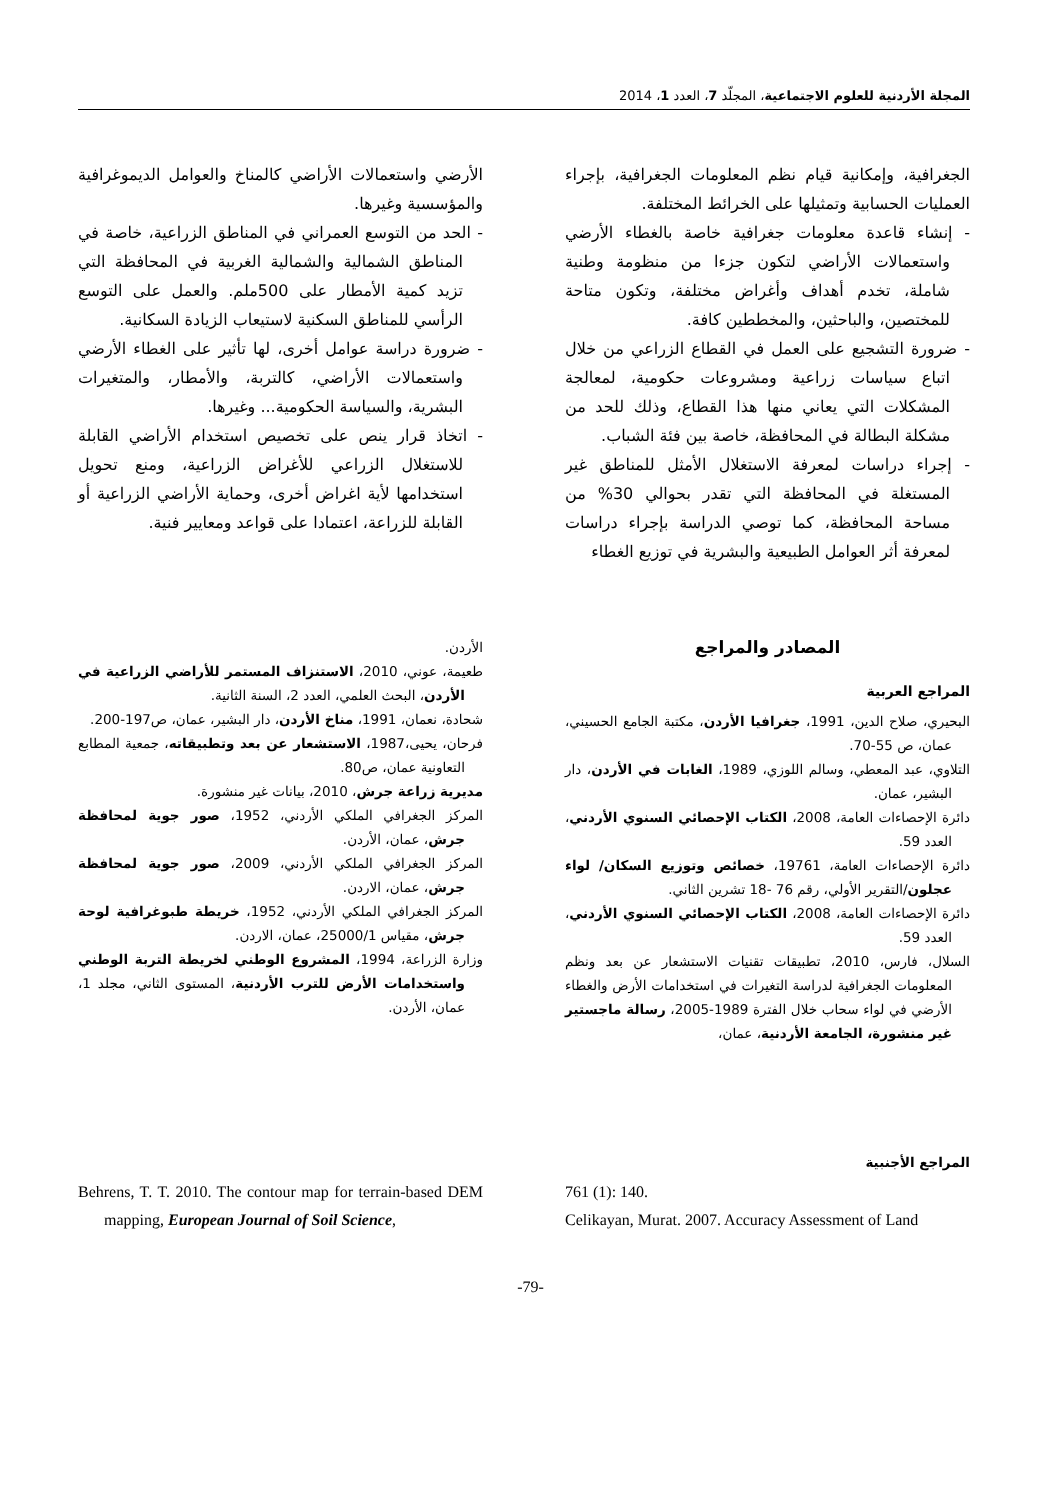المجلة الأردنية للعلوم الاجتماعية، المجلّد 7، العدد 1، 2014
الجغرافية، وإمكانية قيام نظم المعلومات الجغرافية، بإجراء العمليات الحسابية وتمثيلها على الخرائط المختلفة.
- إنشاء قاعدة معلومات جغرافية خاصة بالغطاء الأرضي واستعمالات الأراضي لتكون جزءا من منظومة وطنية شاملة، تخدم أهداف وأغراض مختلفة، وتكون متاحة للمختصين، والباحثين، والمخططين كافة.
- ضرورة التشجيع على العمل في القطاع الزراعي من خلال اتباع سياسات زراعية ومشروعات حكومية، لمعالجة المشكلات التي يعاني منها هذا القطاع، وذلك للحد من مشكلة البطالة في المحافظة، خاصة بين فئة الشباب.
- إجراء دراسات لمعرفة الاستغلال الأمثل للمناطق غير المستغلة في المحافظة التي تقدر بحوالي 30% من مساحة المحافظة، كما توصي الدراسة بإجراء دراسات لمعرفة أثر العوامل الطبيعية والبشرية في توزيع الغطاء
الأرضي واستعمالات الأراضي كالمناخ والعوامل الديموغرافية والمؤسسية وغيرها.
- الحد من التوسع العمراني في المناطق الزراعية، خاصة في المناطق الشمالية والشمالية الغربية في المحافظة التي تزيد كمية الأمطار على 500ملم. والعمل على التوسع الرأسي للمناطق السكنية لاستيعاب الزيادة السكانية.
- ضرورة دراسة عوامل أخرى، لها تأثير على الغطاء الأرضي واستعمالات الأراضي، كالتربة، والأمطار، والمتغيرات البشرية، والسياسة الحكومية... وغيرها.
- اتخاذ قرار ينص على تخصيص استخدام الأراضي القابلة للاستغلال الزراعي للأغراض الزراعية، ومنع تحويل استخدامها لأية اغراض أخرى، وحماية الأراضي الزراعية أو القابلة للزراعة، اعتمادا على قواعد ومعايير فنية.
المصادر والمراجع
المراجع العربية
البحيري، صلاح الدين، 1991، جغرافيا الأردن، مكتبة الجامع الحسيني، عمان، ص 55-70.
التلاوي، عبد المعطي، وسالم اللوزي، 1989، الغابات في الأردن، دار البشير، عمان.
دائرة الإحصاءات العامة، 2008، الكتاب الإحصائي السنوي الأردني، العدد 59.
دائرة الإحصاءات العامة، 19761، خصائص وتوزيع السكان/ لواء عجلون/التقرير الأولي، رقم 76 -18 تشرين الثاني.
دائرة الإحصاءات العامة، 2008، الكتاب الإحصائي السنوي الأردني، العدد 59.
السلال، فارس، 2010، تطبيقات تقنيات الاستشعار عن بعد ونظم المعلومات الجغرافية لدراسة التغيرات في استخدامات الأرض والغطاء الأرضي في لواء سحاب خلال الفترة 1989-2005، رسالة ماجستير غير منشورة، الجامعة الأردنية، عمان،
الأردن.
طعيمة، عوني، 2010، الاستنزاف المستمر للأراضي الزراعية في الأردن، البحث العلمي، العدد 2، السنة الثانية.
شحادة، نعمان، 1991، مناخ الأردن، دار البشير، عمان، ص197-200.
فرحان، يحيى،1987، الاستشعار عن بعد وتطبيقاته، جمعية المطابع التعاونية عمان، ص80.
مديرية زراعة جرش، 2010، بيانات غير منشورة.
المركز الجغرافي الملكي الأردني، 1952، صور جوية لمحافظة جرش، عمان، الأردن.
المركز الجغرافي الملكي الأردني، 2009، صور جوية لمحافظة جرش، عمان، الاردن.
المركز الجغرافي الملكي الأردني، 1952، خريطة طبوغرافية لوحة جرش، مقياس 25000/1، عمان، الاردن.
وزارة الزراعة، 1994، المشروع الوطني لخريطة التربة الوطني واستخدامات الأرض للترب الأردنية، المستوى الثاني، مجلد 1، عمان، الأردن.
المراجع الأجنبية
761 (1): 140.
Celikayan, Murat. 2007. Accuracy Assessment of Land
Behrens, T. T. 2010. The contour map for terrain-based DEM mapping, European Journal of Soil Science,
-79-